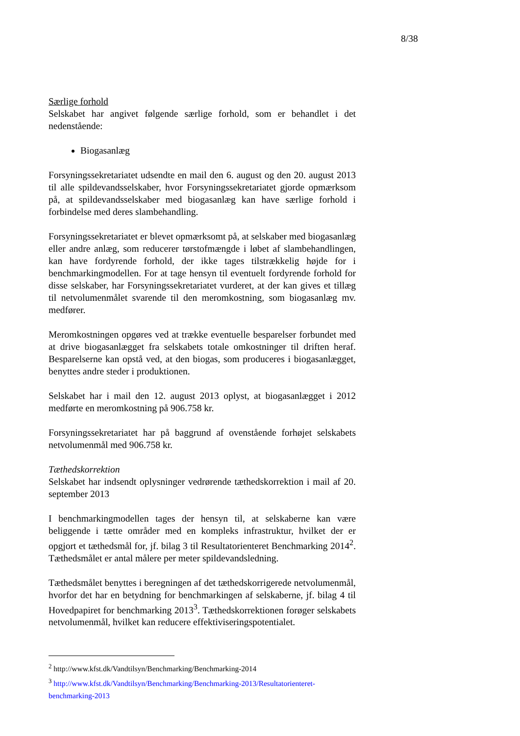8/38
Særlige forhold
Selskabet har angivet følgende særlige forhold, som er behandlet i det nedenstående:
Biogasanlæg
Forsyningssekretariatet udsendte en mail den 6. august og den 20. august 2013 til alle spildevandsselskaber, hvor Forsyningssekretariatet gjorde opmærksom på, at spildevandsselskaber med biogasanlæg kan have særlige forhold i forbindelse med deres slambehandling.
Forsyningssekretariatet er blevet opmærksomt på, at selskaber med biogasanlæg eller andre anlæg, som reducerer tørstofmængde i løbet af slambehandlingen, kan have fordyrende forhold, der ikke tages tilstrækkelig højde for i benchmarkingmodellen. For at tage hensyn til eventuelt fordyrende forhold for disse selskaber, har Forsyningssekretariatet vurderet, at der kan gives et tillæg til netvolumenmålet svarende til den meromkostning, som biogasanlæg mv. medfører.
Meromkostningen opgøres ved at trække eventuelle besparelser forbundet med at drive biogasanlægget fra selskabets totale omkostninger til driften heraf. Besparelserne kan opstå ved, at den biogas, som produceres i biogasanlægget, benyttes andre steder i produktionen.
Selskabet har i mail den 12. august 2013 oplyst, at biogasanlægget i 2012 medførte en meromkostning på 906.758 kr.
Forsyningssekretariatet har på baggrund af ovenstående forhøjet selskabets netvolumenmål med 906.758 kr.
Tæthedskorrektion
Selskabet har indsendt oplysninger vedrørende tæthedskorrektion i mail af 20. september 2013
I benchmarkingmodellen tages der hensyn til, at selskaberne kan være beliggende i tætte områder med en kompleks infrastruktur, hvilket der er opgjort et tæthedsmål for, jf. bilag 3 til Resultatorienteret Benchmarking 2014<sup>2</sup>. Tæthedsmålet er antal målere per meter spildevandsledning.
Tæthedsmålet benyttes i beregningen af det tæthedskorrigerede netvolumenmål, hvorfor det har en betydning for benchmarkingen af selskaberne, jf. bilag 4 til Hovedpapiret for benchmarking 2013<sup>3</sup>. Tæthedskorrektionen forøger selskabets netvolumenmål, hvilket kan reducere effektiviseringspotentialet.
<sup>2</sup> http://www.kfst.dk/Vandtilsyn/Benchmarking/Benchmarking-2014
<sup>3</sup> http://www.kfst.dk/Vandtilsyn/Benchmarking/Benchmarking-2013/Resultatorienteret-benchmarking-2013